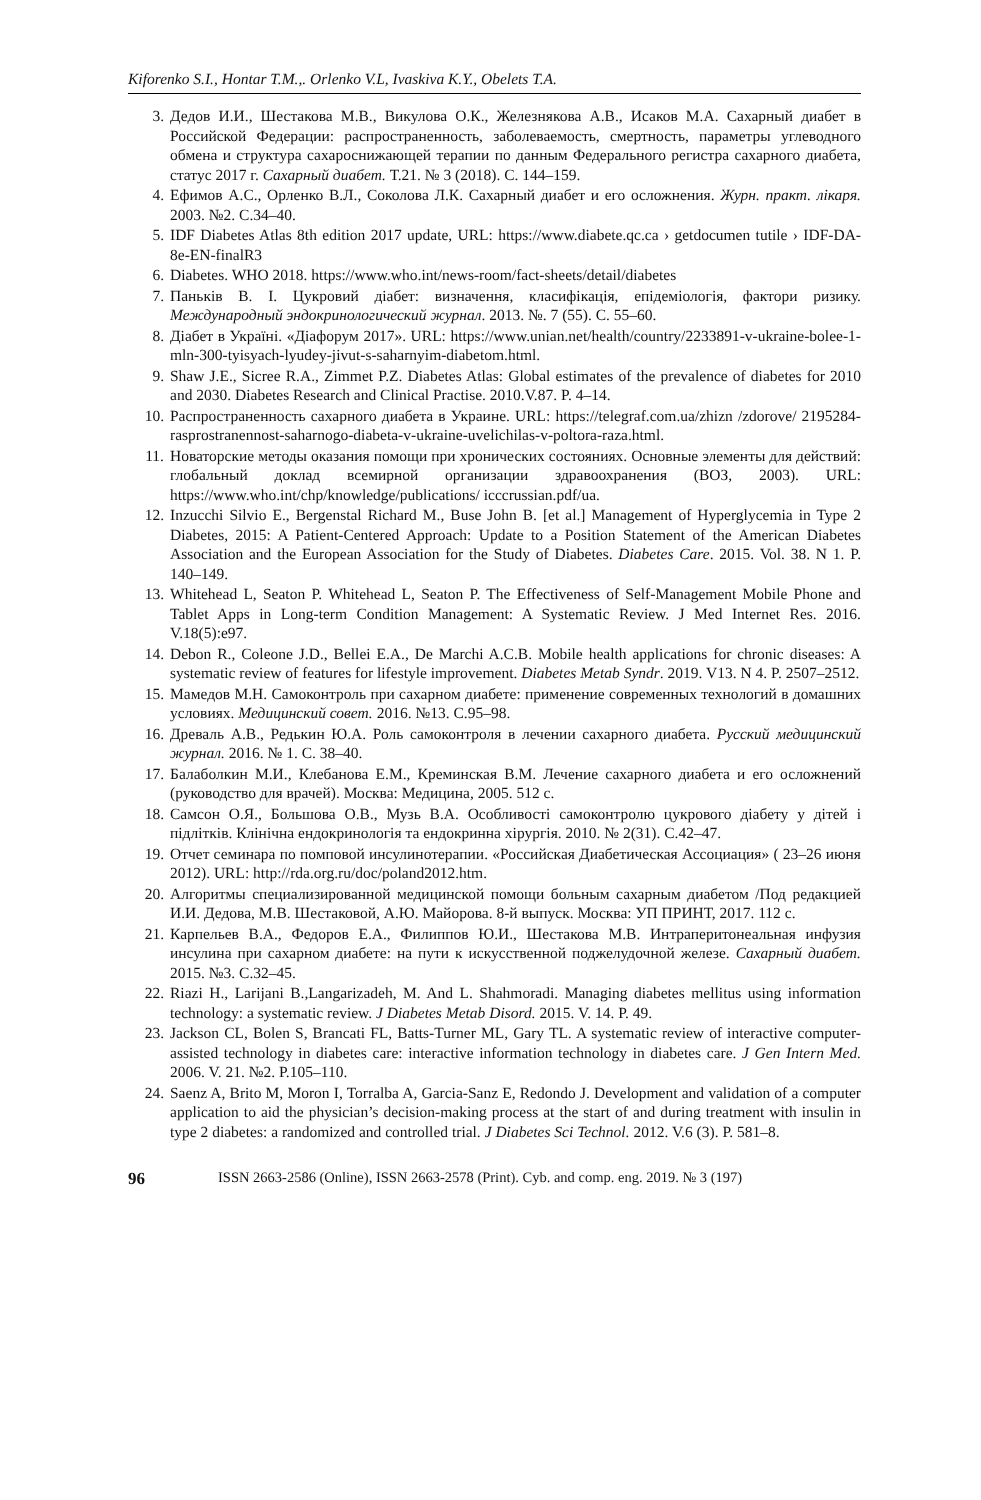Kiforenko S.I., Hontar T.M.,. Orlenko V.L, Ivaskiva K.Y., Obelets T.A.
3. Дедов И.И., Шестакова М.В., Викулова О.К., Железнякова А.В., Исаков М.А. Сахарный диабет в Российской Федерации: распространенность, заболеваемость, смертность, параметры углеводного обмена и структура сахароснижающей терапии по данным Федерального регистра сахарного диабета, статус 2017 г. Сахарный диабет. Т.21. № 3 (2018). С. 144–159.
4. Ефимов А.С., Орленко В.Л., Соколова Л.К. Сахарный диабет и его осложнения. Журн. практ. лікаря. 2003. №2. С.34–40.
5. IDF Diabetes Atlas 8th edition 2017 update, URL: https://www.diabete.qc.ca › getdocumen tutile › IDF-DA-8e-EN-finalR3
6. Diabetes. WHO 2018. https://www.who.int/news-room/fact-sheets/detail/diabetes
7. Паньків В. І. Цукровий діабет: визначення, класифікація, епідеміологія, фактори ризику. Международный эндокринологический журнал. 2013. №. 7 (55). С. 55–60.
8. Діабет в Україні. «Діафорум 2017». URL: https://www.unian.net/health/country/2233891-v-ukraine-bolee-1-mln-300-tyisyach-lyudey-jivut-s-saharnyim-diabetom.html.
9. Shaw J.E., Sicree R.A., Zimmet P.Z. Diabetes Atlas: Global estimates of the prevalence of diabetes for 2010 and 2030. Diabetes Research and Clinical Practise. 2010.V.87. P. 4–14.
10. Распространенность сахарного диабета в Украине. URL: https://telegraf.com.ua/zhizn /zdorove/ 2195284-rasprostranennost-saharnogo-diabeta-v-ukraine-uvelichilas-v-poltora-raza.html.
11. Новаторские методы оказания помощи при хронических состояниях. Основные элементы для действий: глобальный доклад всемирной организации здравоохранения (ВОЗ, 2003). URL: https://www.who.int/chp/knowledge/publications/ icccrussian.pdf/ua.
12. Inzucchi Silvio E., Bergenstal Richard M., Buse John B. [et al.] Management of Hyperglycemia in Type 2 Diabetes, 2015: A Patient-Centered Approach: Update to a Position Statement of the American Diabetes Association and the European Association for the Study of Diabetes. Diabetes Care. 2015. Vol. 38. N 1. P. 140–149.
13. Whitehead L, Seaton P. Whitehead L, Seaton P. The Effectiveness of Self-Management Mobile Phone and Tablet Apps in Long-term Condition Management: A Systematic Review. J Med Internet Res. 2016. V.18(5):e97.
14. Debon R., Coleone J.D., Bellei E.A., De Marchi A.C.B. Mobile health applications for chronic diseases: A systematic review of features for lifestyle improvement. Diabetes Metab Syndr. 2019. V13. N 4. P. 2507–2512.
15. Мамедов М.Н. Самоконтроль при сахарном диабете: применение современных технологий в домашних условиях. Медицинский совет. 2016. №13. С.95–98.
16. Древаль А.В., Редькин Ю.А. Роль самоконтроля в лечении сахарного диабета. Русский медицинский журнал. 2016. № 1. С. 38–40.
17. Балаболкин М.И., Клебанова Е.М., Креминская В.М. Лечение сахарного диабета и его осложнений (руководство для врачей). Москва: Медицина, 2005. 512 с.
18. Самсон О.Я., Большова О.В., Музь В.А. Особливості самоконтролю цукрового діабету у дітей і підлітків. Клінічна ендокринологія та ендокринна хірургія. 2010. № 2(31). С.42–47.
19. Отчет семинара по помповой инсулинотерапии. «Российская Диабетическая Ассоциация» ( 23–26 июня 2012). URL: http://rda.org.ru/doc/poland2012.htm.
20. Алгоритмы специализированной медицинской помощи больным сахарным диабетом /Под редакцией И.И. Дедова, М.В. Шестаковой, А.Ю. Майорова. 8-й выпуск. Москва: УП ПРИНТ, 2017. 112 с.
21. Карпельев В.А., Федоров Е.А., Филиппов Ю.И., Шестакова М.В. Интраперитонеальная инфузия инсулина при сахарном диабете: на пути к искусственной поджелудочной железе. Сахарный диабет. 2015. №3. С.32–45.
22. Riazi H., Larijani B.,Langarizadeh, M. And L. Shahmoradi. Managing diabetes mellitus using information technology: a systematic review. J Diabetes Metab Disord. 2015. V. 14. P. 49.
23. Jackson CL, Bolen S, Brancati FL, Batts-Turner ML, Gary TL. A systematic review of interactive computer-assisted technology in diabetes care: interactive information technology in diabetes care. J Gen Intern Med. 2006. V. 21. №2. P.105–110.
24. Saenz A, Brito M, Moron I, Torralba A, Garcia-Sanz E, Redondo J. Development and validation of a computer application to aid the physician’s decision-making process at the start of and during treatment with insulin in type 2 diabetes: a randomized and controlled trial. J Diabetes Sci Technol. 2012. V.6 (3). P. 581–8.
96 ISSN 2663-2586 (Online), ISSN 2663-2578 (Print). Cyb. and comp. eng. 2019. № 3 (197)